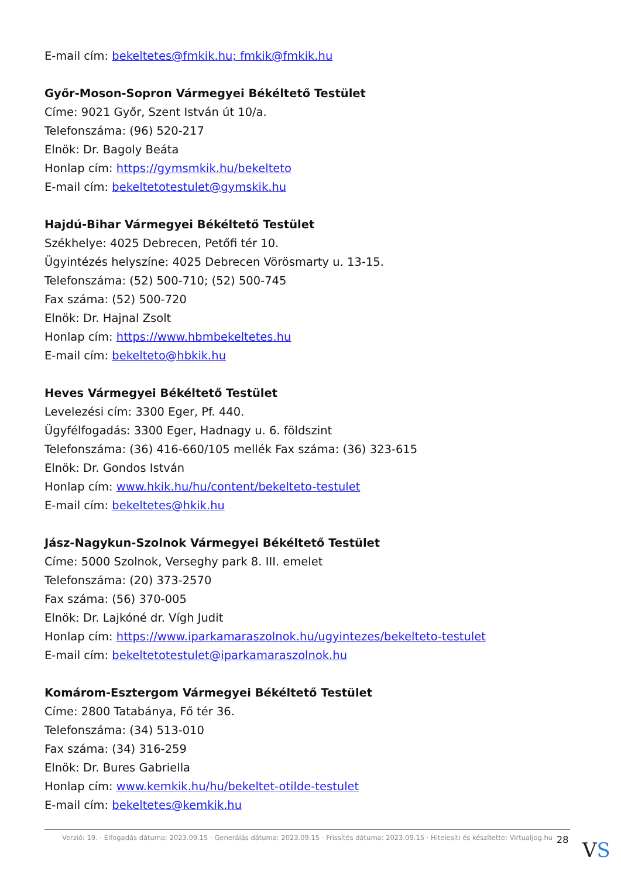E-mail cím: bekeltetes@fmkik.hu; fmkik@fmkik.hu
Győr-Moson-Sopron Vármegyei Békéltető Testület
Címe: 9021 Győr, Szent István út 10/a.
Telefonszáma: (96) 520-217
Elnök: Dr. Bagoly Beáta
Honlap cím: https://gymsmkik.hu/bekelteto
E-mail cím: bekeltetotestulet@gymskik.hu
Hajdú-Bihar Vármegyei Békéltető Testület
Székhelye: 4025 Debrecen, Petőfi tér 10.
Ügyintézés helyszíne: 4025 Debrecen Vörösmarty u. 13-15.
Telefonszáma: (52) 500-710; (52) 500-745
Fax száma: (52) 500-720
Elnök: Dr. Hajnal Zsolt
Honlap cím: https://www.hbmbekeltetes.hu
E-mail cím: bekelteto@hbkik.hu
Heves Vármegyei Békéltető Testület
Levelezési cím: 3300 Eger, Pf. 440.
Ügyfélfogadás: 3300 Eger, Hadnagy u. 6. földszint
Telefonszáma: (36) 416-660/105 mellék Fax száma: (36) 323-615
Elnök: Dr. Gondos István
Honlap cím: www.hkik.hu/hu/content/bekelteto-testulet
E-mail cím: bekeltetes@hkik.hu
Jász-Nagykun-Szolnok Vármegyei Békéltető Testület
Címe: 5000 Szolnok, Verseghy park 8. III. emelet
Telefonszáma: (20) 373-2570
Fax száma: (56) 370-005
Elnök: Dr. Lajkóné dr. Vígh Judit
Honlap cím: https://www.iparkamaraszolnok.hu/ugyintezes/bekelteto-testulet
E-mail cím: bekeltetotestulet@iparkamaraszolnok.hu
Komárom-Esztergom Vármegyei Békéltető Testület
Címe: 2800 Tatabánya, Fő tér 36.
Telefonszáma: (34) 513-010
Fax száma: (34) 316-259
Elnök: Dr. Bures Gabriella
Honlap cím: www.kemkik.hu/hu/bekeltet-otilde-testulet
E-mail cím: bekeltetes@kemkik.hu
Verzió: 19. · Elfogadás dátuma: 2023.09.15 · Generálás dátuma: 2023.09.15 · Frissítés dátuma: 2023.09.15 · Hitelesíti és készítette: Virtualjog.hu
28 VS